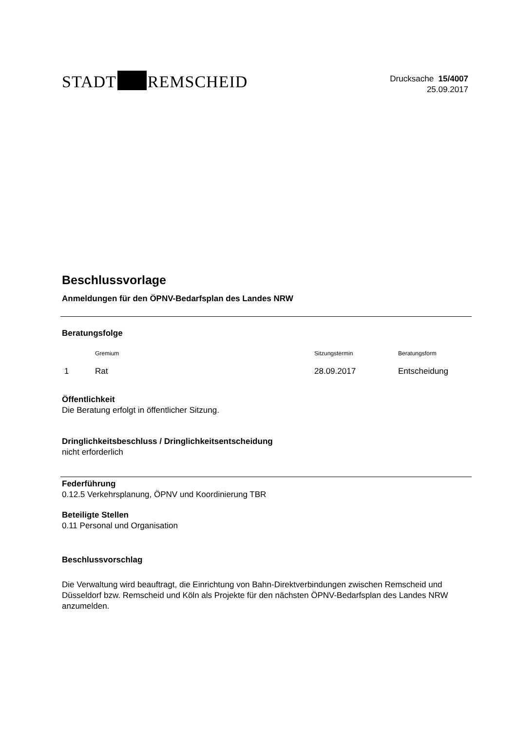STADT REMSCHEID
Drucksache 15/4007
25.09.2017
Beschlussvorlage
Anmeldungen für den ÖPNV-Bedarfsplan des Landes NRW
Beratungsfolge
| | Gremium | Sitzungstermin | Beratungsform |
| --- | --- | --- | --- |
| 1 | Rat | 28.09.2017 | Entscheidung |
Öffentlichkeit
Die Beratung erfolgt in öffentlicher Sitzung.
Dringlichkeitsbeschluss / Dringlichkeitsentscheidung
nicht erforderlich
Federführung
0.12.5 Verkehrsplanung, ÖPNV und Koordinierung TBR
Beteiligte Stellen
0.11 Personal und Organisation
Beschlussvorschlag
Die Verwaltung wird beauftragt, die Einrichtung von Bahn-Direktverbindungen zwischen Remscheid und Düsseldorf bzw. Remscheid und Köln als Projekte für den nächsten ÖPNV-Bedarfsplan des Landes NRW anzumelden.